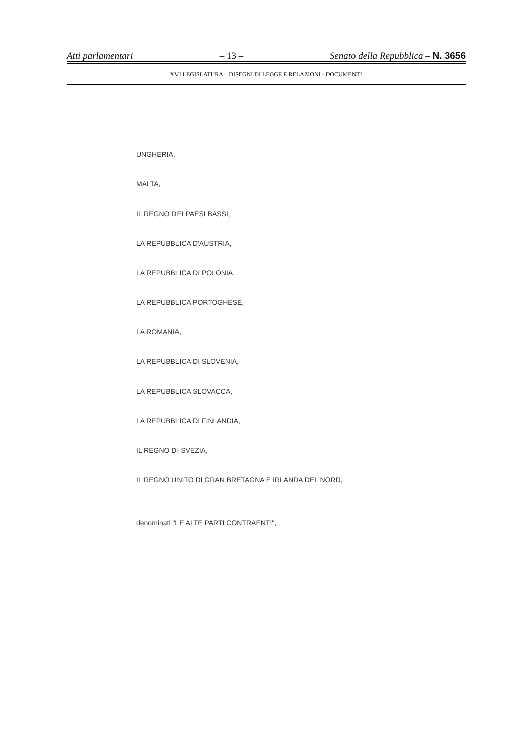Atti parlamentari – 13 – Senato della Repubblica – N. 3656
XVI LEGISLATURA – DISEGNI DI LEGGE E RELAZIONI - DOCUMENTI
UNGHERIA,
MALTA,
IL REGNO DEI PAESI BASSI,
LA REPUBBLICA D'AUSTRIA,
LA REPUBBLICA DI POLONIA,
LA REPUBBLICA PORTOGHESE,
LA ROMANIA,
LA REPUBBLICA DI SLOVENIA,
LA REPUBBLICA SLOVACCA,
LA REPUBBLICA DI FINLANDIA,
IL REGNO DI SVEZIA,
IL REGNO UNITO DI GRAN BRETAGNA E IRLANDA DEL NORD,
denominati "LE ALTE PARTI CONTRAENTI",